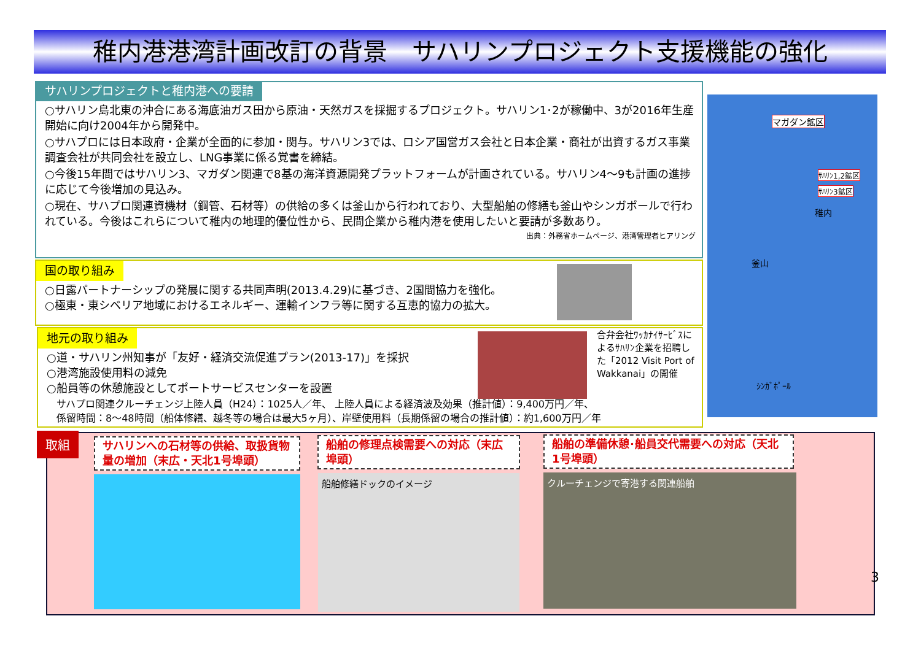稚内港港湾計画改訂の背景　サハリンプロジェクト支援機能の強化
サハリンプロジェクトと稚内港への要請
○サハリン島北東の沖合にある海底油ガス田から原油・天然ガスを採掘するプロジェクト。サハリン1･2が稼働中、3が2016年生産開始に向け2004年から開発中。
○サハプロには日本政府・企業が全面的に参加・関与。サハリン3では、ロシア国営ガス会社と日本企業・商社が出資するガス事業調査会社が共同会社を設立し、LNG事業に係る覚書を締結。
○今後15年間ではサハリン3、マガダン関連で8基の海洋資源開発プラットフォームが計画されている。サハリン4～9も計画の進捗に応じて今後増加の見込み。
○現在、サハプロ関連資機材（鋼管、石材等）の供給の多くは釜山から行われており、大型船舶の修繕も釜山やシンガポールで行われている。今後はこれらについて稚内の地理的優位性から、民間企業から稚内港を使用したいと要請が多数あり。 出典：外務省ホームページ、港湾管理者ヒアリング
国の取り組み
○日露パートナーシップの発展に関する共同声明(2013.4.29)に基づき、2国間協力を強化。
○極東・東シベリア地域におけるエネルギー、運輸インフラ等に関する互恵的協力の拡大。
地元の取り組み
○道・サハリン州知事が「友好・経済交流促進プラン(2013-17)」を採択
○港湾施設使用料の減免
○船員等の休憩施設としてポートサービスセンターを設置
　サハプロ関連クルーチェンジ上陸人員（H24）：1025人／年、 上陸人員による経済波及効果（推計値）：9,400万円／年、
　係留時間：8～48時間（船体修繕、越冬等の場合は最大5ヶ月）、岸壁使用料（長期係留の場合の推計値）：約1,600万円／年
合弁会社ﾜｯｶﾅｲｻｰﾋﾞｽによるｻﾊﾘﾝ企業を招聘した「2012 Visit Port of Wakkanai」の開催
マガダン鉱区
ｻﾊﾘﾝ1,2鉱区
ｻﾊﾘﾝ3鉱区
稚内
釜山
ｼﾝｶﾞﾎﾟｰﾙ
取組
サハリンへの石材等の供給、取扱貨物量の増加（末広・天北1号埠頭）
船舶の修理点検需要への対応（末広埠頭）
船舶の準備休憩･船員交代需要への対応（天北1号埠頭）
船舶修繕ドックのイメージ クルーチェンジで寄港する関連船舶
3